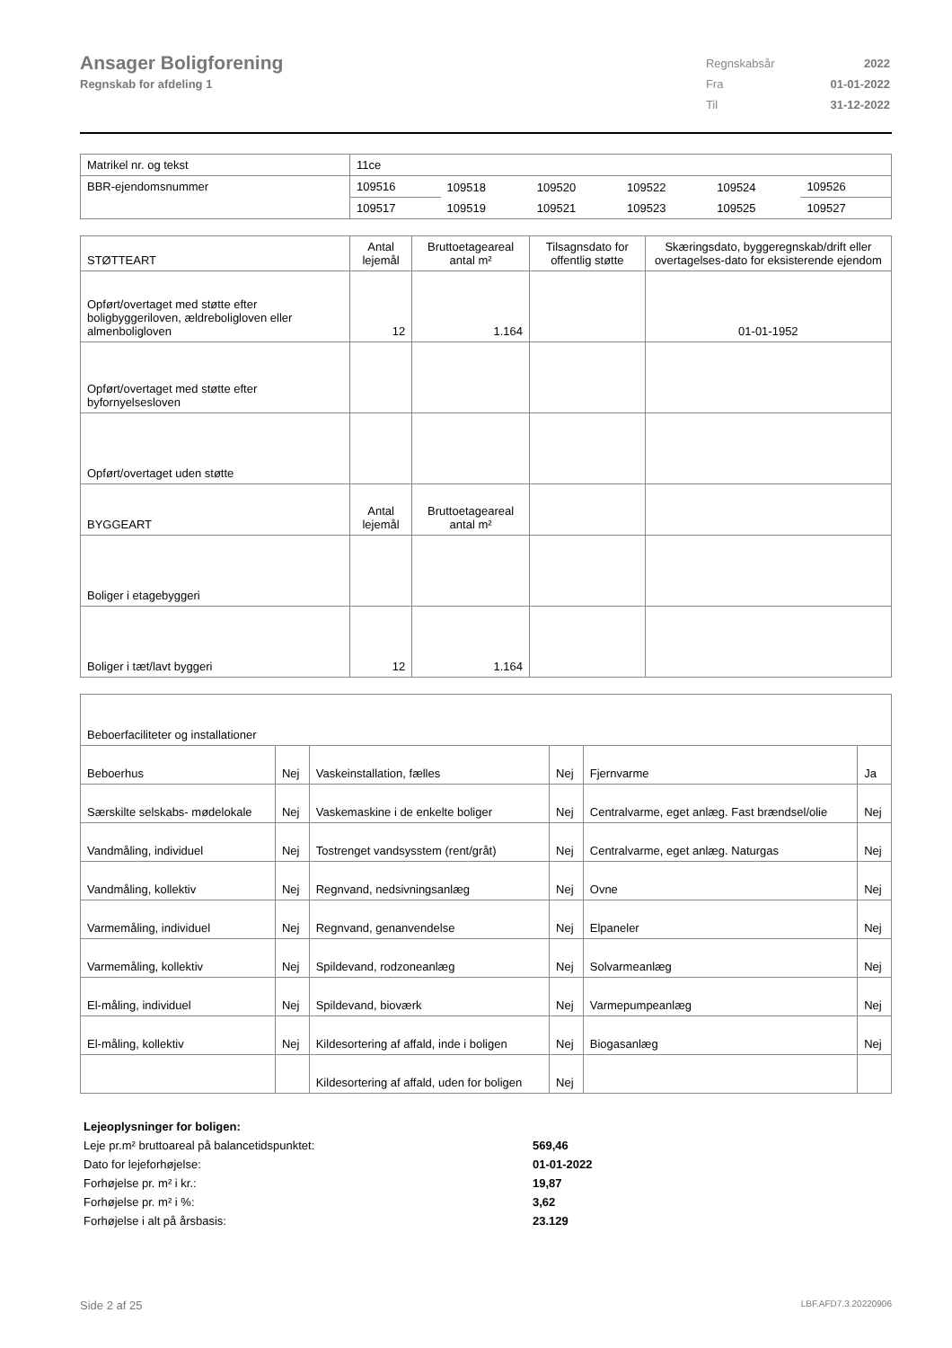Ansager Boligforening
Regnskab for afdeling 1
| Regnskabsår | 2022 |
| Fra | 01-01-2022 |
| Til | 31-12-2022 |
| Matrikel nr. og tekst | 11ce | | | | | |
| BBR-ejendomsnummer | 109516 | 109518 | 109520 | 109522 | 109524 | 109526 |
| | 109517 | 109519 | 109521 | 109523 | 109525 | 109527 |
| STØTTEART | Antal lejemål | Bruttoetageareal antal m² | Tilsagnsdato for offentlig støtte | Skæringsdato, byggeregnskab/drift eller overtagelses-dato for eksisterende ejendom |
| --- | --- | --- | --- | --- |
| Opført/overtaget med støtte efter boligbyggeriloven, ældreboligloven eller almenboligloven | 12 | 1.164 | | 01-01-1952 |
| Opført/overtaget med støtte efter byfornyelsesloven | | | | |
| Opført/overtaget uden støtte | | | | |
| BYGGEART | Antal lejemål | Bruttoetageareal antal m² | | |
| Boliger i etagebyggeri | | | | |
| Boliger i tæt/lavt byggeri | 12 | 1.164 | | |
| Beboerfaciliteter og installationer | | | | | |
| Beboerhus | Nej | Vaskeinstallation, fælles | Nej | Fjernvarme | Ja |
| Særskilte selskabs- mødelokale | Nej | Vaskemaskine i de enkelte boliger | Nej | Centralvarme, eget anlæg. Fast brændsel/olie | Nej |
| Vandmåling, individuel | Nej | Tostrenget vandsysstem (rent/gråt) | Nej | Centralvarme, eget anlæg. Naturgas | Nej |
| Vandmåling, kollektiv | Nej | Regnvand, nedsivningsanlæg | Nej | Ovne | Nej |
| Varmemåling, individuel | Nej | Regnvand, genanvendelse | Nej | Elpaneler | Nej |
| Varmemåling, kollektiv | Nej | Spildevand, rodzoneanlæg | Nej | Solvarmeanlæg | Nej |
| El-måling, individuel | Nej | Spildevand, bioværk | Nej | Varmepumpeanlæg | Nej |
| El-måling, kollektiv | Nej | Kildesortering af affald, inde i boligen | Nej | Biogasanlæg | Nej |
| | | Kildesortering af affald, uden for boligen | Nej | | |
Lejeoplysninger for boligen:
Leje pr.m² bruttoareal på balancetidspunktet: 569,46
Dato for lejeforhøjelse: 01-01-2022
Forhøjelse pr. m² i kr.: 19,87
Forhøjelse pr. m² i %: 3,62
Forhøjelse i alt på årsbasis: 23.129
Side 2 af 25 LBF.AFD7.3.20220906